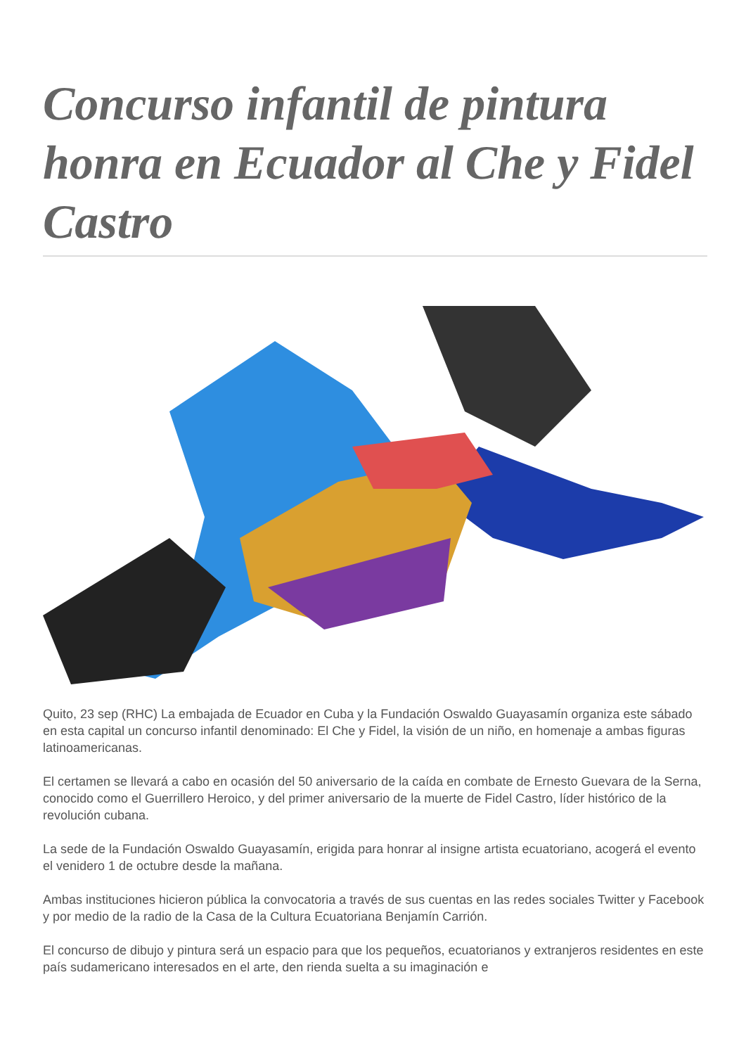Concurso infantil de pintura honra en Ecuador al Che y Fidel Castro
Quito, 23 sep (RHC) La embajada de Ecuador en Cuba y la Fundación Oswaldo Guayasamín organiza este sábado en esta capital un concurso infantil denominado: El Che y Fidel, la visión de un niño, en homenaje a ambas figuras latinoamericanas.
El certamen se llevará a cabo en ocasión del 50 aniversario de la caída en combate de Ernesto Guevara de la Serna, conocido como el Guerrillero Heroico, y del primer aniversario de la muerte de Fidel Castro, líder histórico de la revolución cubana.
La sede de la Fundación Oswaldo Guayasamín, erigida para honrar al insigne artista ecuatoriano, acogerá el evento el venidero 1 de octubre desde la mañana.
Ambas instituciones hicieron pública la convocatoria a través de sus cuentas en las redes sociales Twitter y Facebook y por medio de la radio de la Casa de la Cultura Ecuatoriana Benjamín Carrión.
El concurso de dibujo y pintura será un espacio para que los pequeños, ecuatorianos y extranjeros residentes en este país sudamericano interesados en el arte, den rienda suelta a su imaginación e